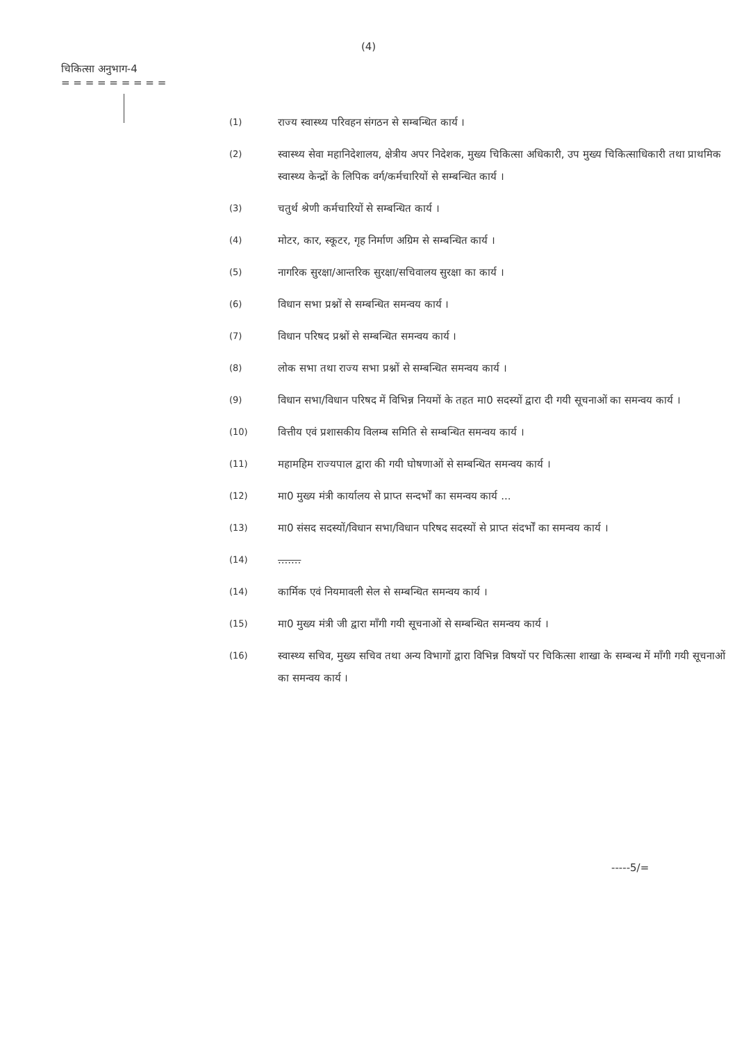(4)
चिकित्सा अनुभाग-4
= = = = = = = = =
(1) राज्य स्वास्थ्य परिवहन संगठन से सम्बन्धित कार्य ।
(2) स्वास्थ्य सेवा महानिदेशालय, क्षेत्रीय अपर निदेशक, मुख्य चिकित्सा अधिकारी, उप मुख्य चिकित्साधिकारी तथा प्राथमिक स्वास्थ्य केन्द्रों के लिपिक वर्ग/कर्मचारियों से सम्बन्धित कार्य ।
(3) चतुर्थ श्रेणी कर्मचारियों से सम्बन्धित कार्य ।
(4) मोटर, कार, स्कूटर, गृह निर्माण अग्रिम से सम्बन्धित कार्य ।
(5) नागरिक सुरक्षा/आन्तरिक सुरक्षा/सचिवालय सुरक्षा का कार्य ।
(6) विधान सभा प्रश्नों से सम्बन्धित समन्वय कार्य ।
(7) विधान परिषद प्रश्नों से सम्बन्धित समन्वय कार्य ।
(8) लोक सभा तथा राज्य सभा प्रश्नों से सम्बन्धित समन्वय कार्य ।
(9) विधान सभा/विधान परिषद में विभिन्न नियमों के तहत मा0 सदस्यों द्वारा दी गयी सूचनाओं का समन्वय कार्य ।
(10) वित्तीय एवं प्रशासकीय विलम्ब समिति से सम्बन्धित समन्वय कार्य ।
(11) महामहिम राज्यपाल द्वारा की गयी घोषणाओं से सम्बन्धित समन्वय कार्य ।
(12) मा0 मुख्य मंत्री कार्यालय से प्राप्त सन्दर्भों का समन्वय कार्य ...
(13) मा0 संसद सदस्यों/विधान सभा/विधान परिषद सदस्यों से प्राप्त संदर्भों का समन्वय कार्य ।
(14).......
(14) कार्मिक एवं नियमावली सेल से सम्बन्धित समन्वय कार्य ।
(15) मा0 मुख्य मंत्री जी द्वारा माँगी गयी सूचनाओं से सम्बन्धित समन्वय कार्य ।
(16) स्वास्थ्य सचिव, मुख्य सचिव तथा अन्य विभागों द्वारा विभिन्न विषयों पर चिकित्सा शाखा के सम्बन्ध में माँगी गयी सूचनाओं का समन्वय कार्य ।
-----5/=